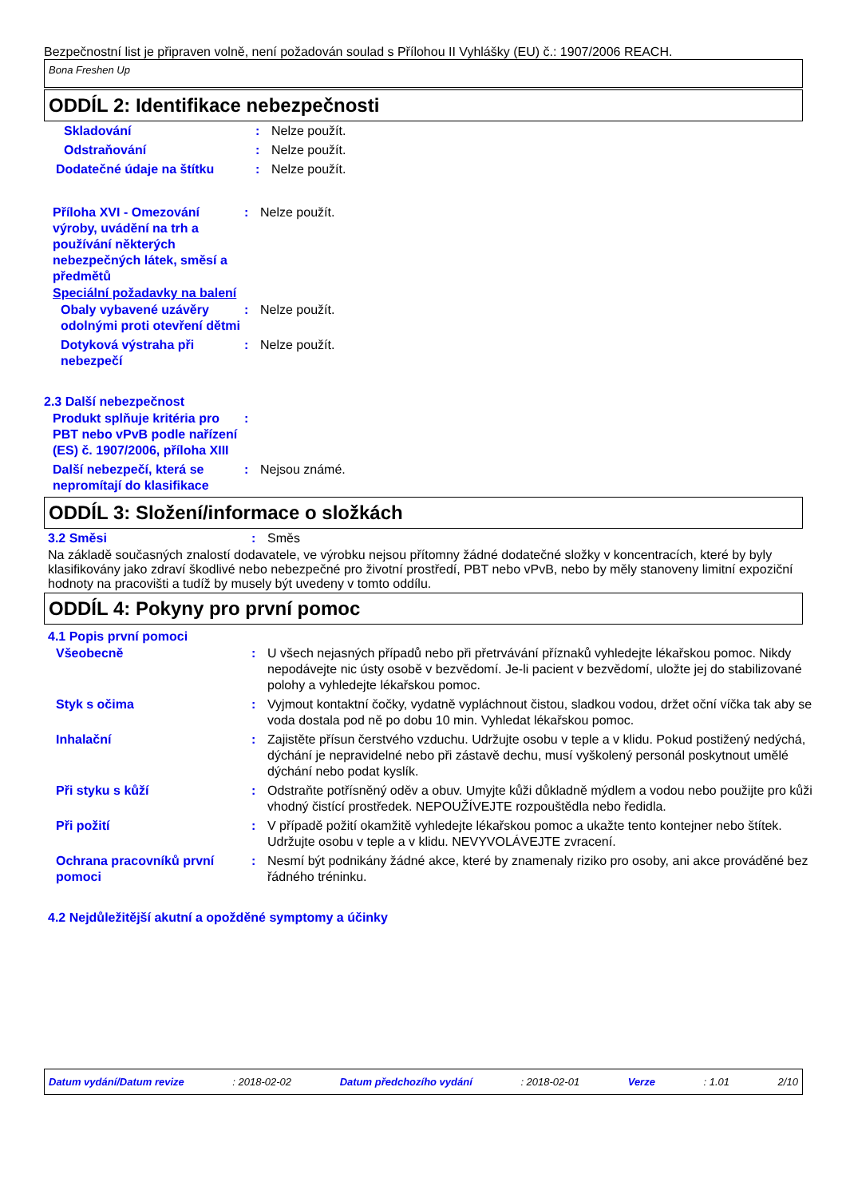Bezpečnostní list je připraven volně, není požadován soulad s Přílohou II Vyhlášky (EU) č.: 1907/2006 REACH.
Bona Freshen Up
ODDÍL 2: Identifikace nebezpečnosti
| Skladování | : | Nelze použít. |
| Odstraňování | : | Nelze použít. |
| Dodatečné údaje na štítku | : | Nelze použít. |
| Příloha XVI - Omezování výroby, uvádění na trh a používání některých nebezpečných látek, směsí a předmětů | : | Nelze použít. |
Speciální požadavky na balení
| Obaly vybavené uzávěry odolnými proti otevření dětmi | : | Nelze použít. |
| Dotyková výstraha při nebezpečí | : | Nelze použít. |
2.3 Další nebezpečnost
| Produkt splňuje kritéria pro PBT nebo vPvB podle nařízení (ES) č. 1907/2006, příloha XIII | : | |
| Další nebezpečí, která se nepromítají do klasifikace | : | Nejsou známé. |
ODDÍL 3: Složení/informace o složkách
| 3.2 Směsi | : | Směs |
Na základě současných znalostí dodavatele, ve výrobku nejsou přítomny žádné dodatečné složky v koncentracích, které by byly klasifikovány jako zdraví škodlivé nebo nebezpečné pro životní prostředí, PBT nebo vPvB, nebo by měly stanoveny limitní expoziční hodnoty na pracovišti a tudíž by musely být uvedeny v tomto oddílu.
ODDÍL 4: Pokyny pro první pomoc
4.1 Popis první pomoci
| Všeobecně | : | U všech nejasných případů nebo při přetrvávání příznaků vyhledejte lékařskou pomoc. Nikdy nepodávejte nic ústy osobě v bezvědomí. Je-li pacient v bezvědomí, uložte jej do stabilizované polohy a vyhledejte lékařskou pomoc. |
| Styk s očima | : | Vyjmout kontaktní čočky, vydatně vypláchnout čistou, sladkou vodou, držet oční víčka tak aby se voda dostala pod ně po dobu 10 min. Vyhledat lékařskou pomoc. |
| Inhalační | : | Zajistěte přísun čerstvého vzduchu. Udržujte osobu v teple a v klidu. Pokud postižený nedýchá, dýchání je nepravidelné nebo při zástavě dechu, musí vyškolený personál poskytnout umělé dýchání nebo podat kyslík. |
| Při styku s kůží | : | Odstraňte potřísněný oděv a obuv. Umyjte kůži důkladně mýdlem a vodou nebo použijte pro kůži vhodný čistící prostředek. NEPOUŽÍVEJTE rozpouštědla nebo ředidla. |
| Při požití | : | V případě požití okamžitě vyhledejte lékařskou pomoc a ukažte tento kontejner nebo štítek. Udržujte osobu v teple a v klidu. NEVYVOLÁVEJTE zvracení. |
| Ochrana pracovníků první pomoci | : | Nesmí být podnikány žádné akce, které by znamenaly riziko pro osoby, ani akce prováděné bez řádného tréninku. |
4.2 Nejdůležitější akutní a opožděné symptomy a účinky
Datum vydání/Datum revize : 2018-02-02 Datum předchozího vydání : 2018-02-01 Verze : 1.01 2/10